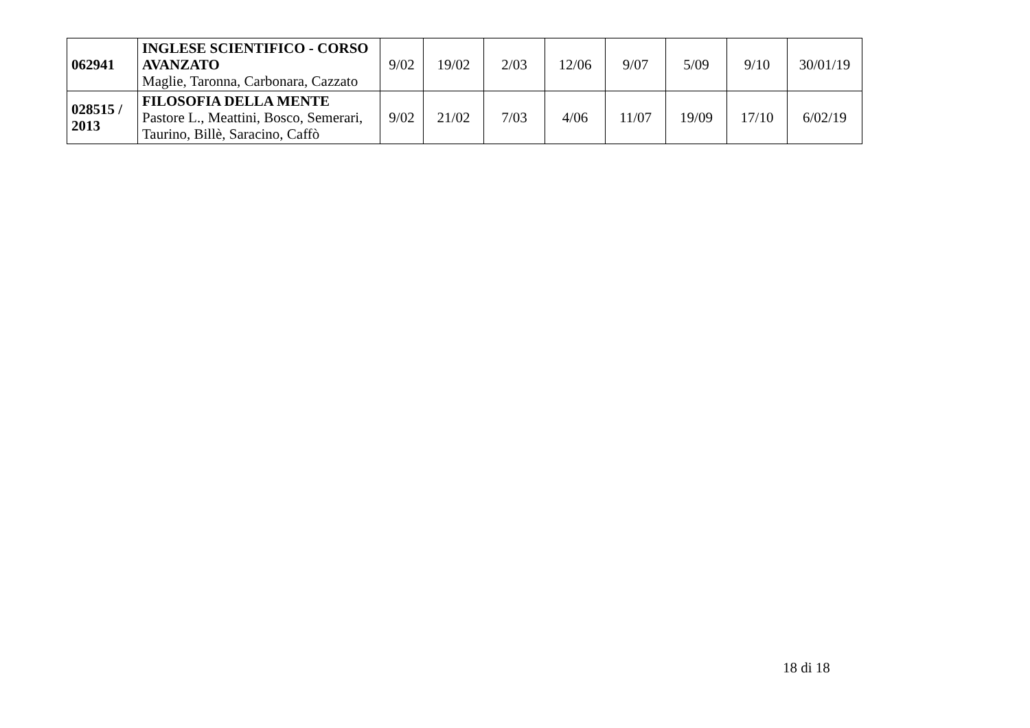| 062941 | INGLESE SCIENTIFICO - CORSO AVANZATO Maglie, Taronna, Carbonara, Cazzato | 9/02 | 19/02 | 2/03 | 12/06 | 9/07 | 5/09 | 9/10 | 30/01/19 |
| 028515 / 2013 | FILOSOFIA DELLA MENTE Pastore L., Meattini, Bosco, Semerari, Taurino, Billè, Saracino, Caffò | 9/02 | 21/02 | 7/03 | 4/06 | 11/07 | 19/09 | 17/10 | 6/02/19 |
18 di 18